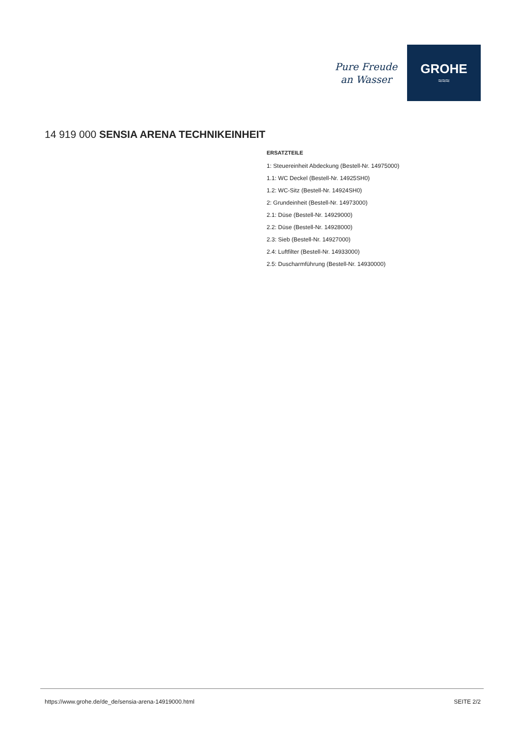Pure Freude
an Wasser
GROHE
≈≈≈
14 919 000 SENSIA ARENA TECHNIKEINHEIT
ERSATZTEILE
1: Steuereinheit Abdeckung (Bestell-Nr. 14975000)
1.1: WC Deckel (Bestell-Nr. 14925SH0)
1.2: WC-Sitz (Bestell-Nr. 14924SH0)
2: Grundeinheit (Bestell-Nr. 14973000)
2.1: Düse (Bestell-Nr. 14929000)
2.2: Düse (Bestell-Nr. 14928000)
2.3: Sieb (Bestell-Nr. 14927000)
2.4: Luftfilter (Bestell-Nr. 14933000)
2.5: Duscharmführung (Bestell-Nr. 14930000)
https://www.grohe.de/de_de/sensia-arena-14919000.html SEITE 2/2